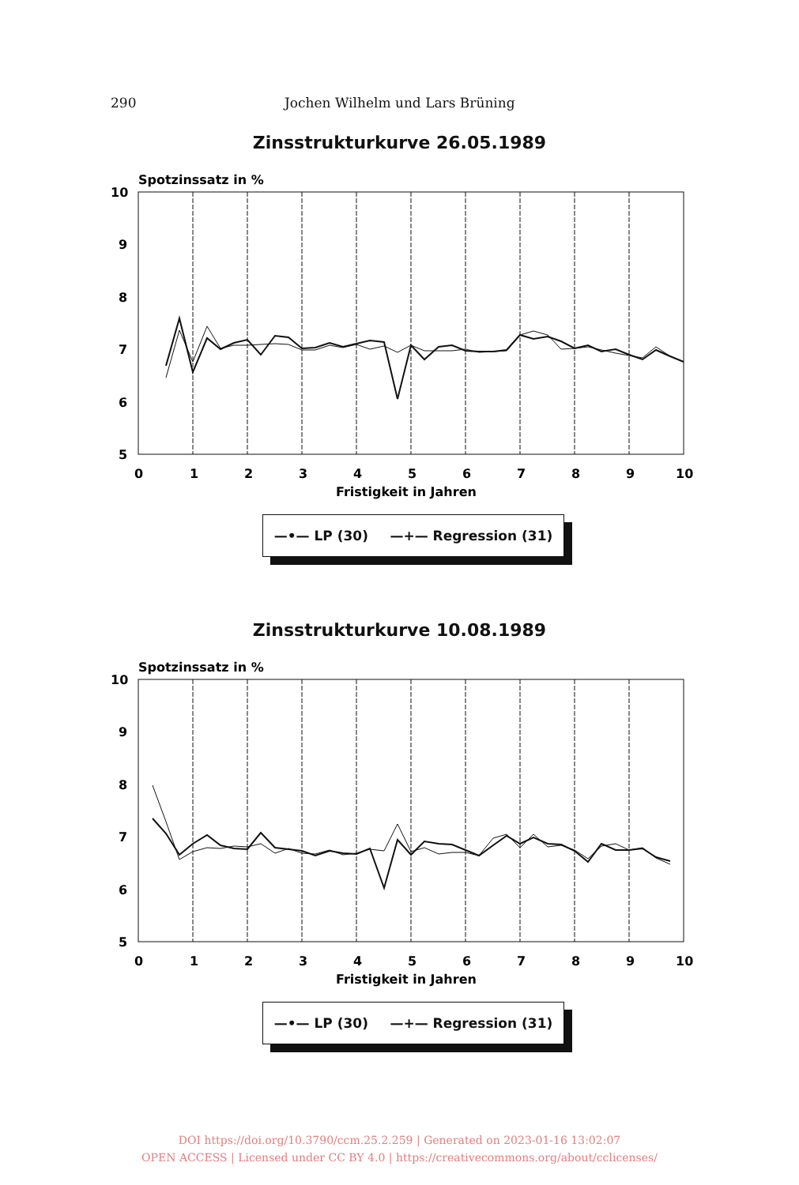290 Jochen Wilhelm und Lars Brüning
Zinsstrukturkurve 26.05.1989
Spotzinssatz in %
10
9
8
7
6
5
0
1
2
3
4
5
6
7
8
9
10
Fristigkeit in Jahren
—•— LP (30) —+— Regression (31)
Zinsstrukturkurve 10.08.1989
Spotzinssatz in %
10
9
8
7
6
5
0
1
2
3
4
5
6
7
8
9
10
Fristigkeit in Jahren
—•— LP (30) —+— Regression (31)
DOI https://doi.org/10.3790/ccm.25.2.259 | Generated on 2023-01-16 13:02:07
OPEN ACCESS | Licensed under CC BY 4.0 | https://creativecommons.org/about/cclicenses/